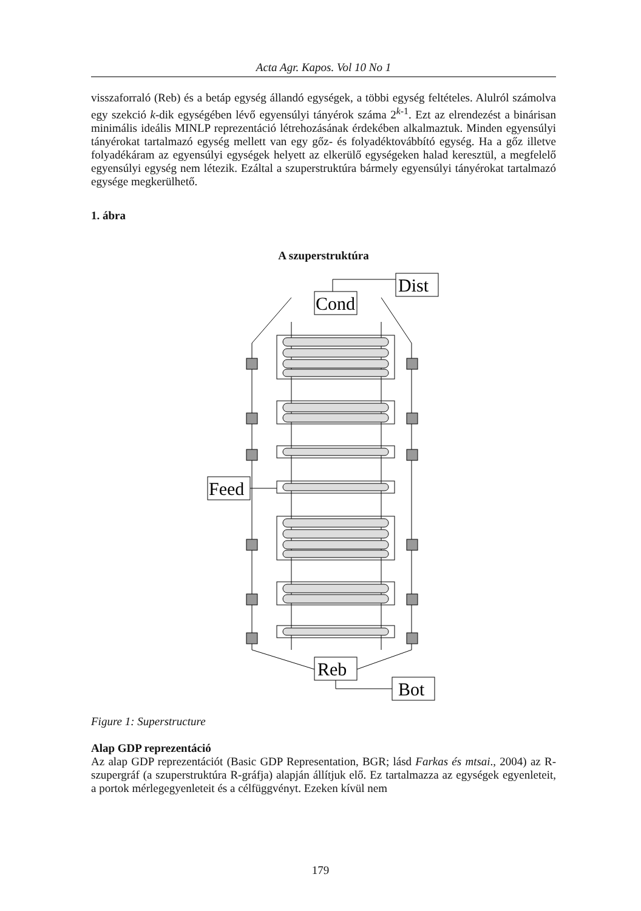Acta Agr. Kapos. Vol 10 No 1
visszaforraló (Reb) és a betáp egység állandó egységek, a többi egység feltételes. Alulról számolva egy szekció k-dik egységében lévő egyensúlyi tányérok száma 2<sup>k-1</sup>. Ezt az elrendezést a binárisan minimális ideális MINLP reprezentáció létrehozásának érdekében alkalmaztuk. Minden egyensúlyi tányérokat tartalmazó egység mellett van egy gőz- és folyadéktovábbító egység. Ha a gőz illetve folyadékáram az egyensúlyi egységek helyett az elkerülő egységeken halad keresztül, a megfelelő egyensúlyi egység nem létezik. Ezáltal a szuperstruktúra bármely egyensúlyi tányérokat tartalmazó egysége megkerülhető.
1. ábra
A szuperstruktúra
Dist
Cond
Feed
Reb
Bot
Figure 1: Superstructure
Alap GDP reprezentáció
Az alap GDP reprezentációt (Basic GDP Representation, BGR; lásd Farkas és mtsai., 2004) az R-szupergráf (a szuperstruktúra R-gráfja) alapján állítjuk elő. Ez tartalmazza az egységek egyenleteit, a portok mérlegegyenleteit és a célfüggvényt. Ezeken kívül nem
179